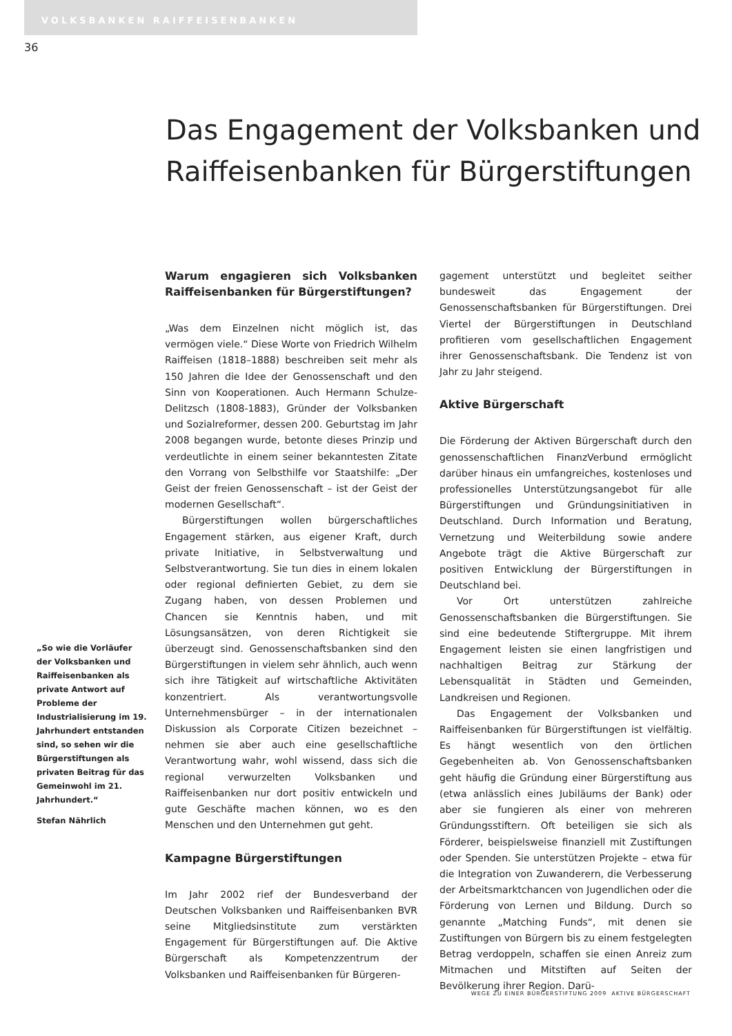VOLKSBANKEN RAIFFEISENBANKEN
36
Das Engagement der Volksbanken und
Raiffeisenbanken für Bürgerstiftungen
„So wie die Vorläufer der Volksbanken und Raiffeisenbanken als private Antwort auf Probleme der Industrialisierung im 19. Jahrhundert entstanden sind, so sehen wir die Bürgerstiftungen als privaten Beitrag für das Gemeinwohl im 21. Jahrhundert.“
Stefan Nährlich
Warum engagieren sich Volksbanken Raiffeisenbanken für Bürgerstiftungen?
„Was dem Einzelnen nicht möglich ist, das vermögen viele.“ Diese Worte von Friedrich Wilhelm Raiffeisen (1818–1888) beschreiben seit mehr als 150 Jahren die Idee der Genossenschaft und den Sinn von Kooperationen. Auch Hermann Schulze-Delitzsch (1808-1883), Gründer der Volksbanken und Sozialreformer, dessen 200. Geburtstag im Jahr 2008 begangen wurde, betonte dieses Prinzip und verdeutlichte in einem seiner bekanntesten Zitate den Vorrang von Selbsthilfe vor Staatshilfe: „Der Geist der freien Genossenschaft – ist der Geist der modernen Gesellschaft“.
Bürgerstiftungen wollen bürgerschaftliches Engagement stärken, aus eigener Kraft, durch private Initiative, in Selbstverwaltung und Selbstverantwortung. Sie tun dies in einem lokalen oder regional definierten Gebiet, zu dem sie Zugang haben, von dessen Problemen und Chancen sie Kenntnis haben, und mit Lösungsansätzen, von deren Richtigkeit sie überzeugt sind. Genossenschaftsbanken sind den Bürgerstiftungen in vielem sehr ähnlich, auch wenn sich ihre Tätigkeit auf wirtschaftliche Aktivitäten konzentriert. Als verantwortungsvolle Unternehmensbürger – in der internationalen Diskussion als Corporate Citizen bezeichnet – nehmen sie aber auch eine gesellschaftliche Verantwortung wahr, wohl wissend, dass sich die regional verwurzelten Volksbanken und Raiffeisenbanken nur dort positiv entwickeln und gute Geschäfte machen können, wo es den Menschen und den Unternehmen gut geht.
Kampagne Bürgerstiftungen
Im Jahr 2002 rief der Bundesverband der Deutschen Volksbanken und Raiffeisenbanken BVR seine Mitgliedsinstitute zum verstärkten Engagement für Bürgerstiftungen auf. Die Aktive Bürgerschaft als Kompetenzzentrum der Volksbanken und Raiffeisenbanken für Bürgeren-
gagement unterstützt und begleitet seither bundesweit das Engagement der Genossenschaftsbanken für Bürgerstiftungen. Drei Viertel der Bürgerstiftungen in Deutschland profitieren vom gesellschaftlichen Engagement ihrer Genossenschaftsbank. Die Tendenz ist von Jahr zu Jahr steigend.
Aktive Bürgerschaft
Die Förderung der Aktiven Bürgerschaft durch den genossenschaftlichen FinanzVerbund ermöglicht darüber hinaus ein umfangreiches, kostenloses und professionelles Unterstützungsangebot für alle Bürgerstiftungen und Gründungsinitiativen in Deutschland. Durch Information und Beratung, Vernetzung und Weiterbildung sowie andere Angebote trägt die Aktive Bürgerschaft zur positiven Entwicklung der Bürgerstiftungen in Deutschland bei.
Vor Ort unterstützen zahlreiche Genossenschaftsbanken die Bürgerstiftungen. Sie sind eine bedeutende Stiftergruppe. Mit ihrem Engagement leisten sie einen langfristigen und nachhaltigen Beitrag zur Stärkung der Lebensqualität in Städten und Gemeinden, Landkreisen und Regionen.
Das Engagement der Volksbanken und Raiffeisenbanken für Bürgerstiftungen ist vielfältig. Es hängt wesentlich von den örtlichen Gegebenheiten ab. Von Genossenschaftsbanken geht häufig die Gründung einer Bürgerstiftung aus (etwa anlässlich eines Jubiläums der Bank) oder aber sie fungieren als einer von mehreren Gründungsstiftern. Oft beteiligen sie sich als Förderer, beispielsweise finanziell mit Zustiftungen oder Spenden. Sie unterstützen Projekte – etwa für die Integration von Zuwanderern, die Verbesserung der Arbeitsmarktchancen von Jugendlichen oder die Förderung von Lernen und Bildung. Durch so genannte „Matching Funds“, mit denen sie Zustiftungen von Bürgern bis zu einem festgelegten Betrag verdoppeln, schaffen sie einen Anreiz zum Mitmachen und Mitstiften auf Seiten der Bevölkerung ihrer Region. Darü-
WEGE ZU EINER BÜRGERSTIFTUNG 2009 AKTIVE BÜRGERSCHAFT